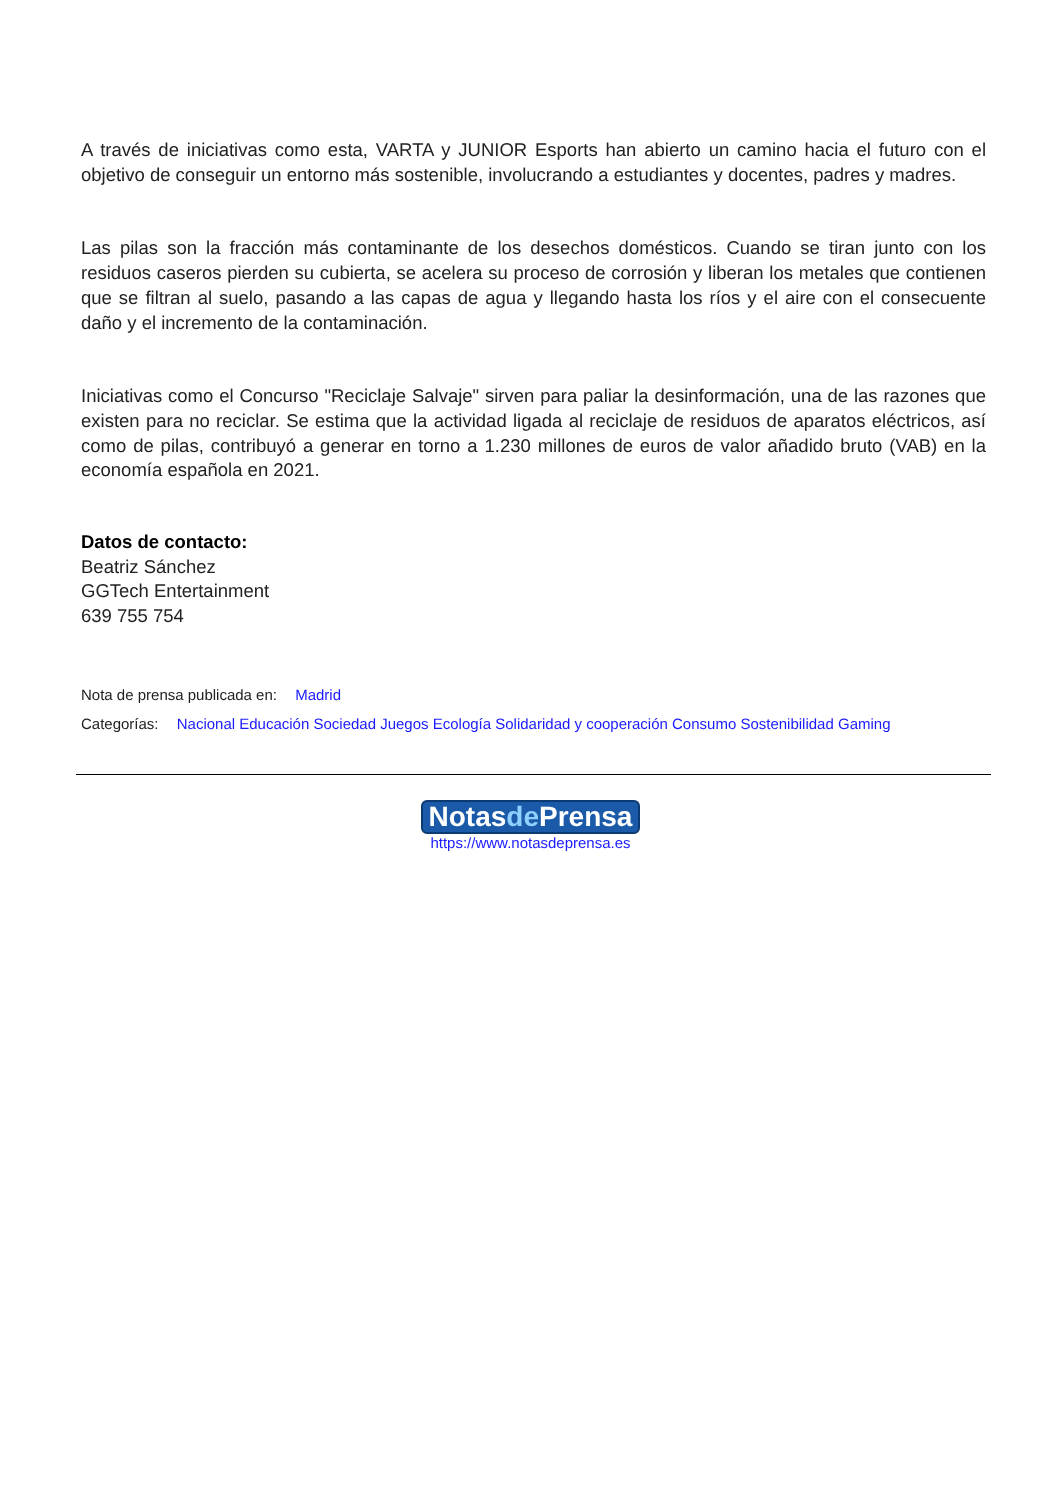A través de iniciativas como esta, VARTA y JUNIOR Esports han abierto un camino hacia el futuro con el objetivo de conseguir un entorno más sostenible, involucrando a estudiantes y docentes, padres y madres.
Las pilas son la fracción más contaminante de los desechos domésticos. Cuando se tiran junto con los residuos caseros pierden su cubierta, se acelera su proceso de corrosión y liberan los metales que contienen que se filtran al suelo, pasando a las capas de agua y llegando hasta los ríos y el aire con el consecuente daño y el incremento de la contaminación.
Iniciativas como el Concurso "Reciclaje Salvaje" sirven para paliar la desinformación, una de las razones que existen para no reciclar. Se estima que la actividad ligada al reciclaje de residuos de aparatos eléctricos, así como de pilas, contribuyó a generar en torno a 1.230 millones de euros de valor añadido bruto (VAB) en la economía española en 2021.
Datos de contacto:
Beatriz Sánchez
GGTech Entertainment
639 755 754
Nota de prensa publicada en: Madrid
Categorías: Nacional Educación Sociedad Juegos Ecología Solidaridad y cooperación Consumo Sostenibilidad Gaming
Notasde Prensa
https://www.notasdeprensa.es